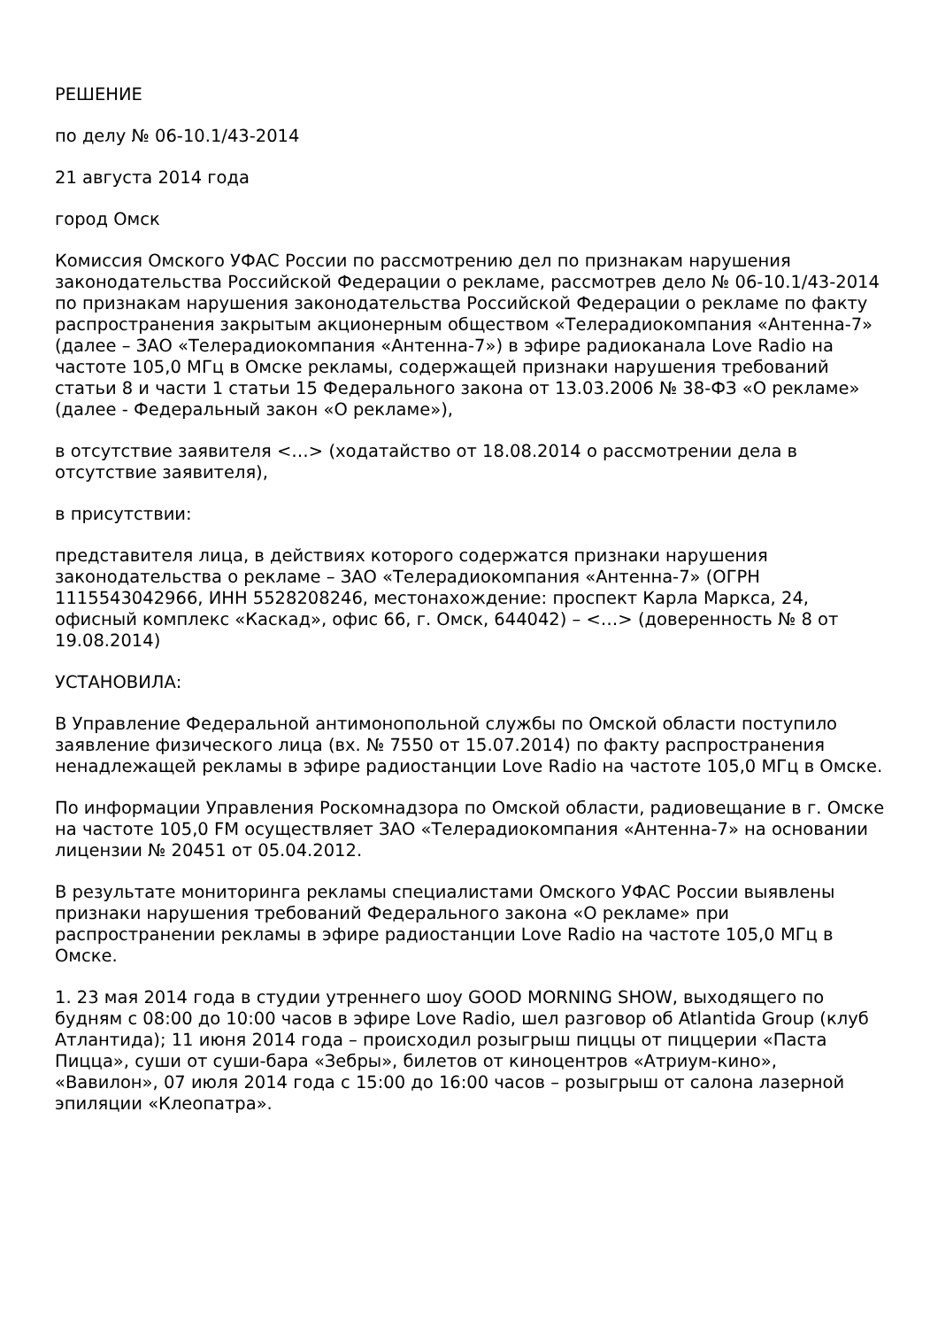РЕШЕНИЕ
по делу № 06-10.1/43-2014
21 августа 2014 года
город Омск
Комиссия Омского УФАС России по рассмотрению дел по признакам нарушения законодательства Российской Федерации о рекламе, рассмотрев дело № 06-10.1/43-2014 по признакам нарушения законодательства Российской Федерации о рекламе по факту распространения закрытым акционерным обществом «Телерадиокомпания «Антенна-7» (далее – ЗАО «Телерадиокомпания «Антенна-7») в эфире радиоканала Love Radio на частоте 105,0 МГц в Омске рекламы, содержащей признаки нарушения требований статьи 8 и части 1 статьи 15 Федерального закона от 13.03.2006 № 38-ФЗ «О рекламе» (далее - Федеральный закон «О рекламе»),
в отсутствие заявителя <…> (ходатайство от 18.08.2014 о рассмотрении дела в отсутствие заявителя),
в присутствии:
представителя лица, в действиях которого содержатся признаки нарушения законодательства о рекламе – ЗАО «Телерадиокомпания «Антенна-7» (ОГРН 1115543042966, ИНН 5528208246, местонахождение: проспект Карла Маркса, 24, офисный комплекс «Каскад», офис 66, г. Омск, 644042) – <…> (доверенность № 8 от 19.08.2014)
УСТАНОВИЛА:
В Управление Федеральной антимонопольной службы по Омской области поступило заявление физического лица (вх. № 7550 от 15.07.2014) по факту распространения ненадлежащей рекламы в эфире радиостанции Love Radio на частоте 105,0 МГц в Омске.
По информации Управления Роскомнадзора по Омской области, радиовещание в г. Омске на частоте 105,0 FM осуществляет ЗАО «Телерадиокомпания «Антенна-7» на основании лицензии № 20451 от 05.04.2012.
В результате мониторинга рекламы специалистами Омского УФАС России выявлены признаки нарушения требований Федерального закона «О рекламе» при распространении рекламы в эфире радиостанции Love Radio на частоте 105,0 МГц в Омске.
1. 23 мая 2014 года в студии утреннего шоу GOOD MORNING SHOW, выходящего по будням с 08:00 до 10:00 часов в эфире Love Radio, шел разговор об Atlantida Group (клуб Атлантида); 11 июня 2014 года – происходил розыгрыш пиццы от пиццерии «Паста Пицца», суши от суши-бара «Зебры», билетов от киноцентров «Атриум-кино», «Вавилон», 07 июля 2014 года с 15:00 до 16:00 часов – розыгрыш от салона лазерной эпиляции «Клеопатра».